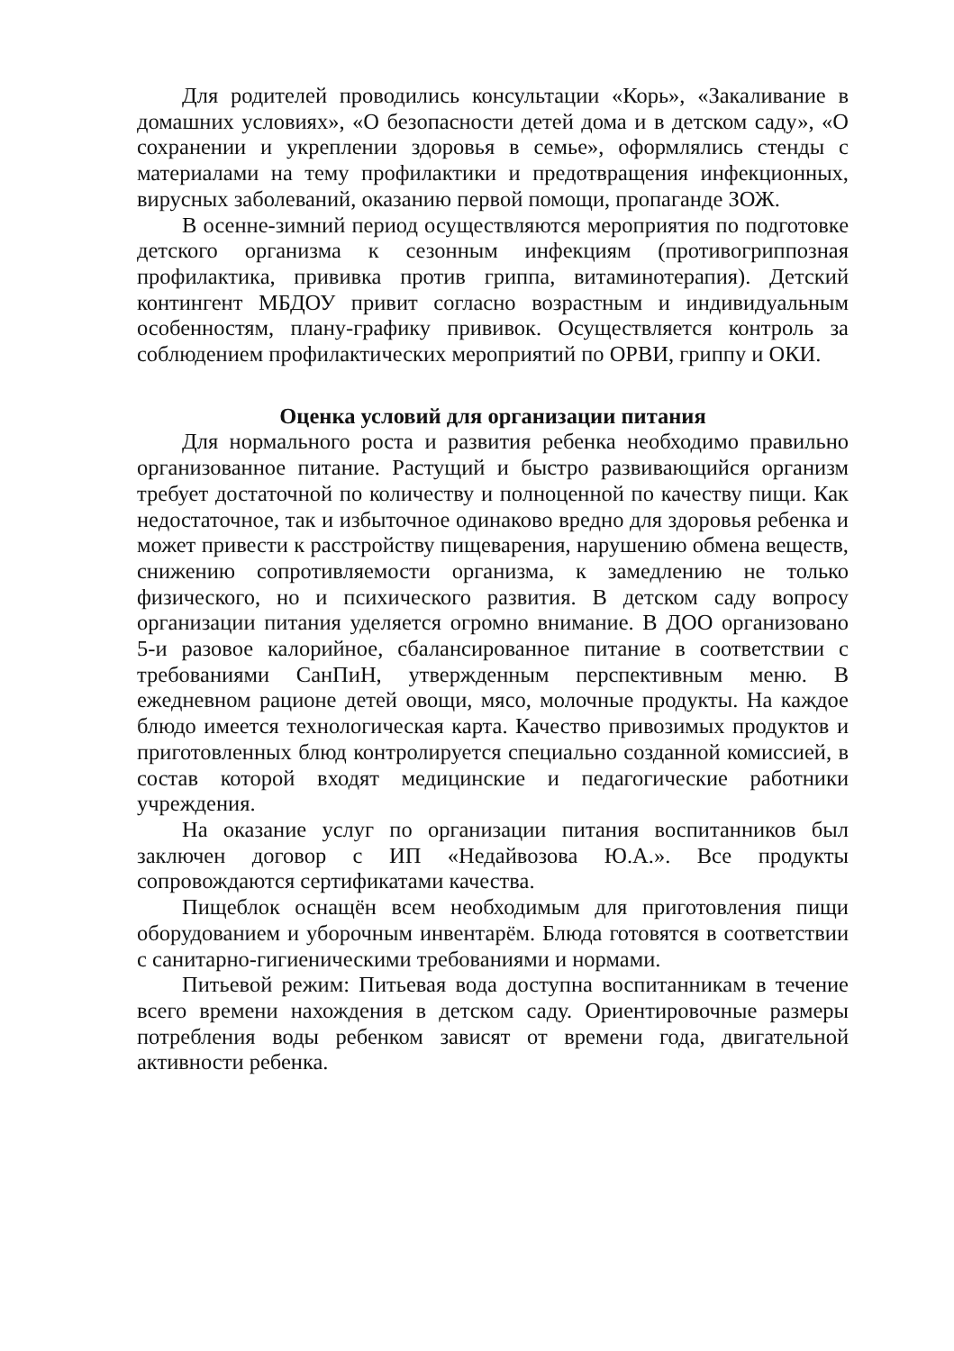Для родителей проводились консультации «Корь», «Закаливание в домашних условиях», «О безопасности детей дома и в детском саду», «О сохранении и укреплении здоровья в семье», оформлялись стенды с материалами на тему профилактики и предотвращения инфекционных, вирусных заболеваний, оказанию первой помощи, пропаганде ЗОЖ.
В осенне-зимний период осуществляются мероприятия по подготовке детского организма к сезонным инфекциям (противогриппозная профилактика, прививка против гриппа, витаминотерапия). Детский контингент МБДОУ привит согласно возрастным и индивидуальным особенностям, плану-графику прививок. Осуществляется контроль за соблюдением профилактических мероприятий по ОРВИ, гриппу и ОКИ.
Оценка условий для организации питания
Для нормального роста и развития ребенка необходимо правильно организованное питание. Растущий и быстро развивающийся организм требует достаточной по количеству и полноценной по качеству пищи. Как недостаточное, так и избыточное одинаково вредно для здоровья ребенка и может привести к расстройству пищеварения, нарушению обмена веществ, снижению сопротивляемости организма, к замедлению не только физического, но и психического развития. В детском саду вопросу организации питания уделяется огромно внимание. В ДОО организовано 5-и разовое калорийное, сбалансированное питание в соответствии с требованиями СанПиН, утвержденным перспективным меню. В ежедневном рационе детей овощи, мясо, молочные продукты. На каждое блюдо имеется технологическая карта. Качество привозимых продуктов и приготовленных блюд контролируется специально созданной комиссией, в состав которой входят медицинские и педагогические работники учреждения.
На оказание услуг по организации питания воспитанников был заключен договор с ИП «Недайвозова Ю.А.». Все продукты сопровождаются сертификатами качества.
Пищеблок оснащён всем необходимым для приготовления пищи оборудованием и уборочным инвентарём. Блюда готовятся в соответствии с санитарно-гигиеническими требованиями и нормами.
Питьевой режим: Питьевая вода доступна воспитанникам в течение всего времени нахождения в детском саду. Ориентировочные размеры потребления воды ребенком зависят от времени года, двигательной активности ребенка.